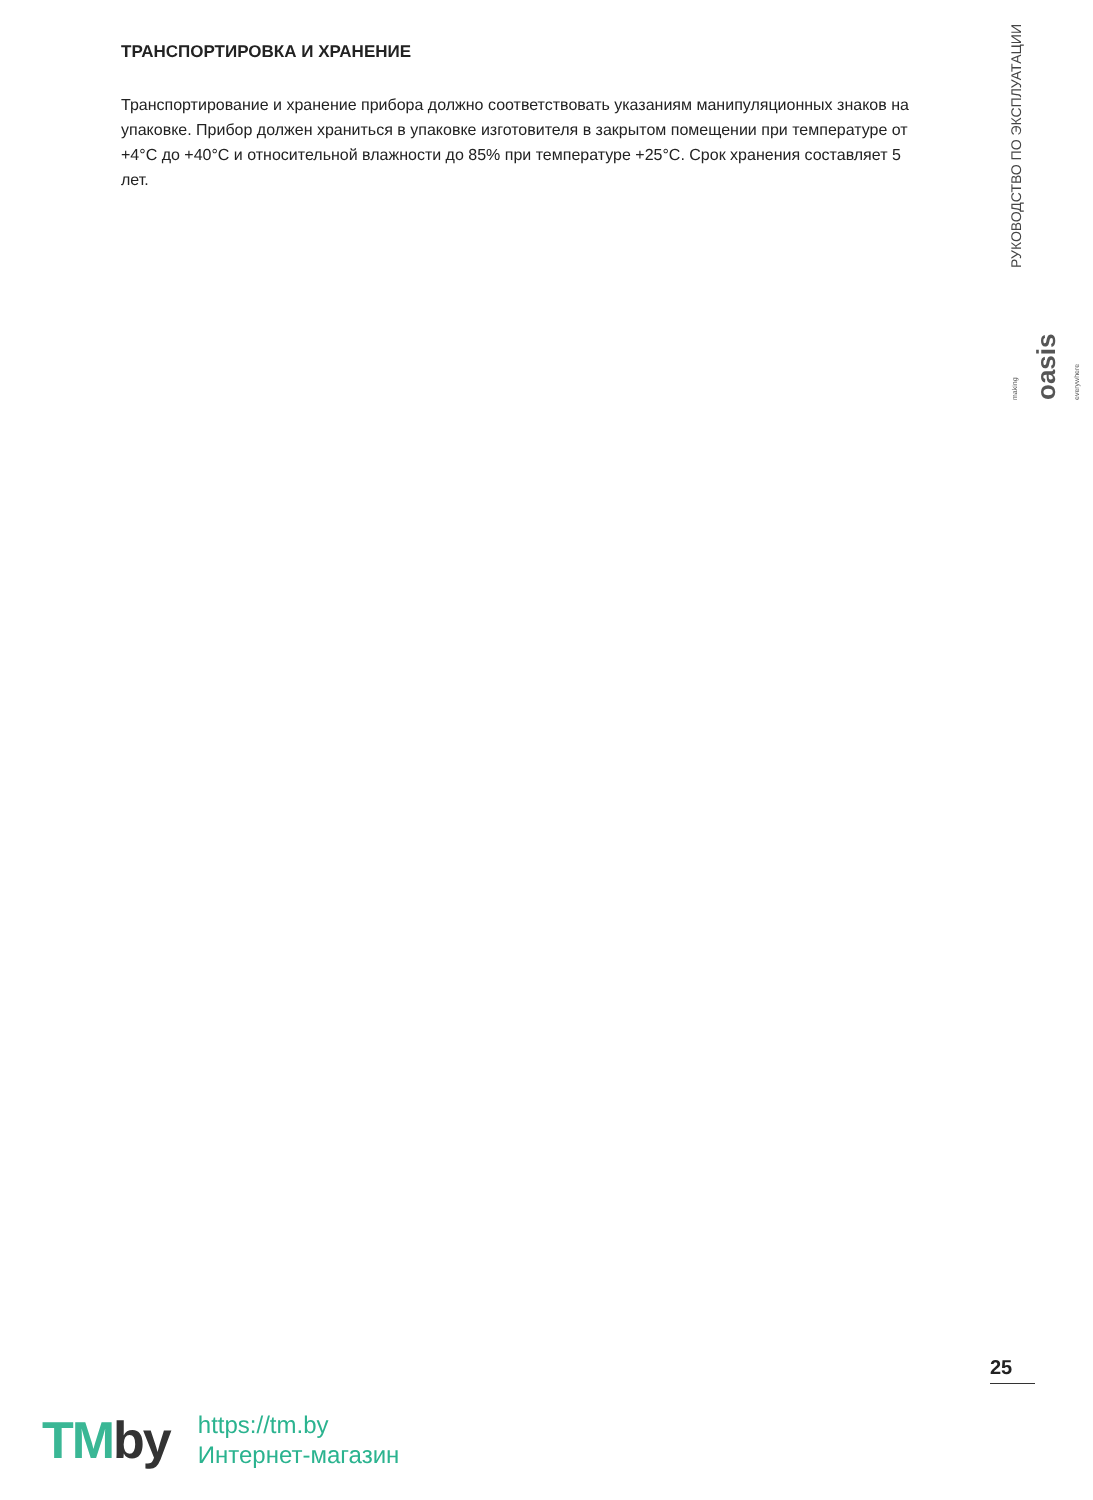ТРАНСПОРТИРОВКА И ХРАНЕНИЕ
Транспортирование и хранение прибора должно соответствовать указаниям манипуляционных знаков на упаковке. Прибор должен храниться в упаковке изготовителя в закрытом помещении при температуре от +4°C до +40°C и относительной влажности до 85% при температуре +25°C. Срок хранения составляет 5 лет.
РУКОВОДСТВО ПО ЭКСПЛУАТАЦИИ
making oasis everywhere
25
TMby
https://tm.by
Интернет-магазин